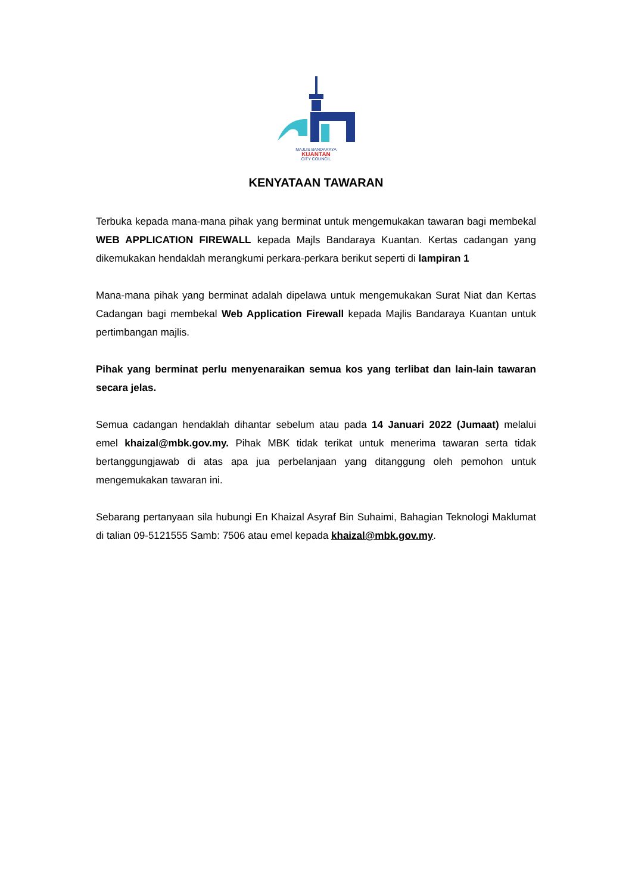MAJLIS BANDARAYA
KUANTAN
CITY COUNCIL
KENYATAAN TAWARAN
Terbuka kepada mana-mana pihak yang berminat untuk mengemukakan tawaran bagi membekal WEB APPLICATION FIREWALL kepada Majls Bandaraya Kuantan. Kertas cadangan yang dikemukakan hendaklah merangkumi perkara-perkara berikut seperti di lampiran 1
Mana-mana pihak yang berminat adalah dipelawa untuk mengemukakan Surat Niat dan Kertas Cadangan bagi membekal Web Application Firewall kepada Majlis Bandaraya Kuantan untuk pertimbangan majlis.
Pihak yang berminat perlu menyenaraikan semua kos yang terlibat dan lain-lain tawaran secara jelas.
Semua cadangan hendaklah dihantar sebelum atau pada 14 Januari 2022 (Jumaat) melalui emel khaizal@mbk.gov.my. Pihak MBK tidak terikat untuk menerima tawaran serta tidak bertanggungjawab di atas apa jua perbelanjaan yang ditanggung oleh pemohon untuk mengemukakan tawaran ini.
Sebarang pertanyaan sila hubungi En Khaizal Asyraf Bin Suhaimi, Bahagian Teknologi Maklumat di talian 09-5121555 Samb: 7506 atau emel kepada khaizal@mbk.gov.my.